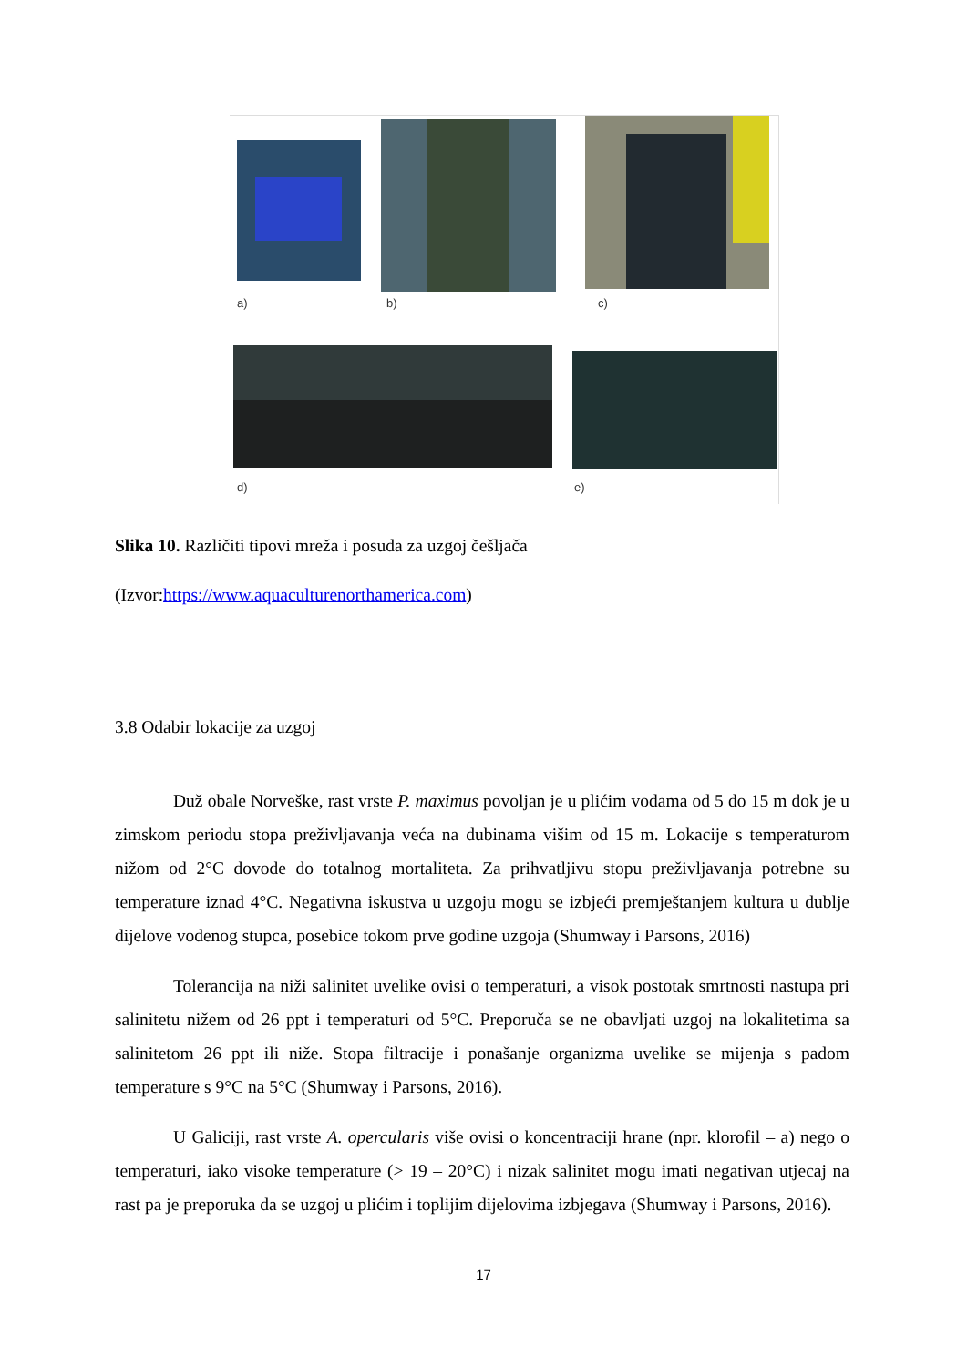a) b) c)
d) e)
Slika 10. Različiti tipovi mreža i posuda za uzgoj češljača
(Izvor:https://www.aquaculturenorthamerica.com)
3.8 Odabir lokacije za uzgoj
Duž obale Norveške, rast vrste P. maximus povoljan je u plićim vodama od 5 do 15 m dok je u zimskom periodu stopa preživljavanja veća na dubinama višim od 15 m. Lokacije s temperaturom nižom od 2°C dovode do totalnog mortaliteta. Za prihvatljivu stopu preživljavanja potrebne su temperature iznad 4°C. Negativna iskustva u uzgoju mogu se izbjeći premještanjem kultura u dublje dijelove vodenog stupca, posebice tokom prve godine uzgoja (Shumway i Parsons, 2016)
Tolerancija na niži salinitet uvelike ovisi o temperaturi, a visok postotak smrtnosti nastupa pri salinitetu nižem od 26 ppt i temperaturi od 5°C. Preporuča se ne obavljati uzgoj na lokalitetima sa salinitetom 26 ppt ili niže. Stopa filtracije i ponašanje organizma uvelike se mijenja s padom temperature s 9°C na 5°C (Shumway i Parsons, 2016).
U Galiciji, rast vrste A. opercularis više ovisi o koncentraciji hrane (npr. klorofil – a) nego o temperaturi, iako visoke temperature (> 19 – 20°C) i nizak salinitet mogu imati negativan utjecaj na rast pa je preporuka da se uzgoj u plićim i toplijim dijelovima izbjegava (Shumway i Parsons, 2016).
17